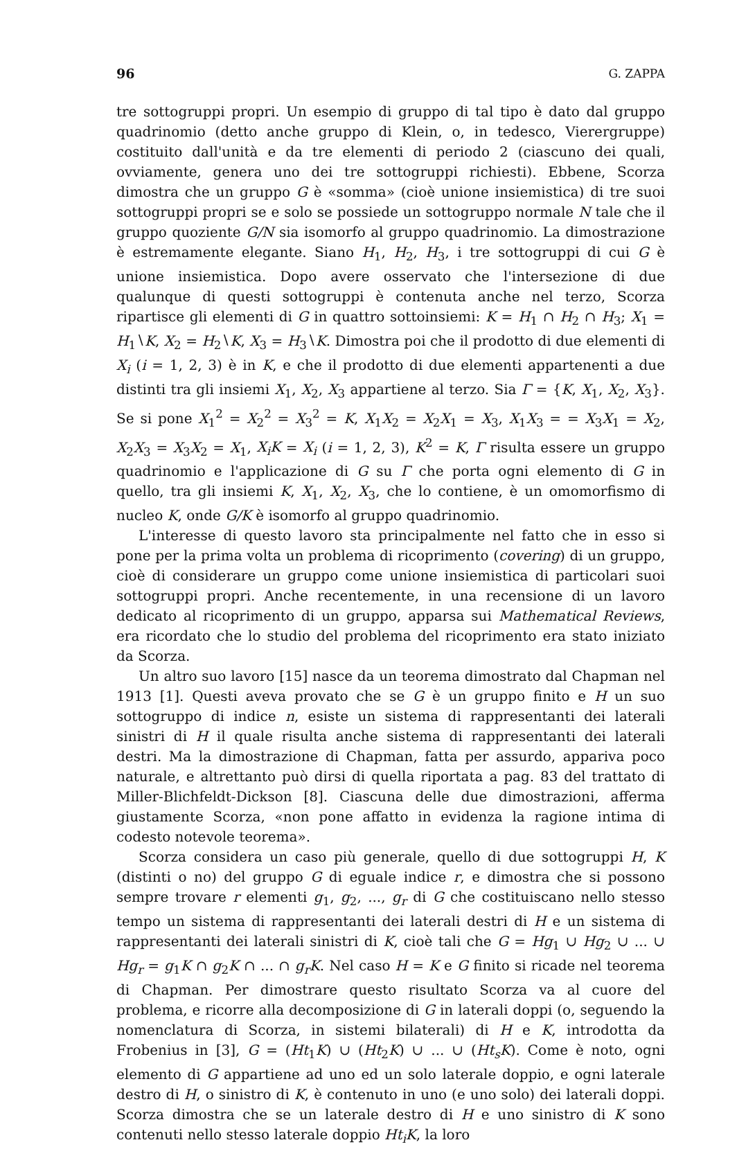96 G. ZAPPA
tre sottogruppi propri. Un esempio di gruppo di tal tipo è dato dal gruppo quadrinomio (detto anche gruppo di Klein, o, in tedesco, Vierergruppe) costituito dall'unità e da tre elementi di periodo 2 (ciascuno dei quali, ovviamente, genera uno dei tre sottogruppi richiesti). Ebbene, Scorza dimostra che un gruppo G è «somma» (cioè unione insiemistica) di tre suoi sottogruppi propri se e solo se possiede un sottogruppo normale N tale che il gruppo quoziente G/N sia isomorfo al gruppo quadrinomio. La dimostrazione è estremamente elegante. Siano H<sub>1</sub>, H<sub>2</sub>, H<sub>3</sub>, i tre sottogruppi di cui G è unione insiemistica. Dopo avere osservato che l'intersezione di due qualunque di questi sottogruppi è contenuta anche nel terzo, Scorza ripartisce gli elementi di G in quattro sottoinsiemi: K = H<sub>1</sub> ∩ H<sub>2</sub> ∩ H<sub>3</sub>; X<sub>1</sub> = H<sub>1</sub>∖K, X<sub>2</sub> = H<sub>2</sub>∖K, X<sub>3</sub> = H<sub>3</sub>∖K. Dimostra poi che il prodotto di due elementi di X<sub>i</sub> (i = 1, 2, 3) è in K, e che il prodotto di due elementi appartenenti a due distinti tra gli insiemi X<sub>1</sub>, X<sub>2</sub>, X<sub>3</sub> appartiene al terzo. Sia Γ = {K, X<sub>1</sub>, X<sub>2</sub>, X<sub>3</sub>}. Se si pone X<sub>1</sub><sup>2</sup> = X<sub>2</sub><sup>2</sup> = X<sub>3</sub><sup>2</sup> = K, X<sub>1</sub>X<sub>2</sub> = X<sub>2</sub>X<sub>1</sub> = X<sub>3</sub>, X<sub>1</sub>X<sub>3</sub> = = X<sub>3</sub>X<sub>1</sub> = X<sub>2</sub>, X<sub>2</sub>X<sub>3</sub> = X<sub>3</sub>X<sub>2</sub> = X<sub>1</sub>, X<sub>i</sub>K = X<sub>i</sub> (i = 1, 2, 3), K<sup>2</sup> = K, Γ risulta essere un gruppo quadrinomio e l'applicazione di G su Γ che porta ogni elemento di G in quello, tra gli insiemi K, X<sub>1</sub>, X<sub>2</sub>, X<sub>3</sub>, che lo contiene, è un omomorfismo di nucleo K, onde G/K è isomorfo al gruppo quadrinomio.
L'interesse di questo lavoro sta principalmente nel fatto che in esso si pone per la prima volta un problema di ricoprimento (covering) di un gruppo, cioè di considerare un gruppo come unione insiemistica di particolari suoi sottogruppi propri. Anche recentemente, in una recensione di un lavoro dedicato al ricoprimento di un gruppo, apparsa sui Mathematical Reviews, era ricordato che lo studio del problema del ricoprimento era stato iniziato da Scorza.
Un altro suo lavoro [15] nasce da un teorema dimostrato dal Chapman nel 1913 [1]. Questi aveva provato che se G è un gruppo finito e H un suo sottogruppo di indice n, esiste un sistema di rappresentanti dei laterali sinistri di H il quale risulta anche sistema di rappresentanti dei laterali destri. Ma la dimostrazione di Chapman, fatta per assurdo, appariva poco naturale, e altrettanto può dirsi di quella riportata a pag. 83 del trattato di Miller-Blichfeldt-Dickson [8]. Ciascuna delle due dimostrazioni, afferma giustamente Scorza, «non pone affatto in evidenza la ragione intima di codesto notevole teorema».
Scorza considera un caso più generale, quello di due sottogruppi H, K (distinti o no) del gruppo G di eguale indice r, e dimostra che si possono sempre trovare r elementi g<sub>1</sub>, g<sub>2</sub>, ..., g<sub>r</sub> di G che costituiscano nello stesso tempo un sistema di rappresentanti dei laterali destri di H e un sistema di rappresentanti dei laterali sinistri di K, cioè tali che G = Hg<sub>1</sub> ∪ Hg<sub>2</sub> ∪ ... ∪ Hg<sub>r</sub> = g<sub>1</sub>K ∩ g<sub>2</sub>K ∩ ... ∩ g<sub>r</sub>K. Nel caso H = K e G finito si ricade nel teorema di Chapman. Per dimostrare questo risultato Scorza va al cuore del problema, e ricorre alla decomposizione di G in laterali doppi (o, seguendo la nomenclatura di Scorza, in sistemi bilaterali) di H e K, introdotta da Frobenius in [3], G = (Ht<sub>1</sub>K) ∪ (Ht<sub>2</sub>K) ∪ ... ∪ (Ht<sub>s</sub>K). Come è noto, ogni elemento di G appartiene ad uno ed un solo laterale doppio, e ogni laterale destro di H, o sinistro di K, è contenuto in uno (e uno solo) dei laterali doppi. Scorza dimostra che se un laterale destro di H e uno sinistro di K sono contenuti nello stesso laterale doppio Ht<sub>i</sub>K, la loro